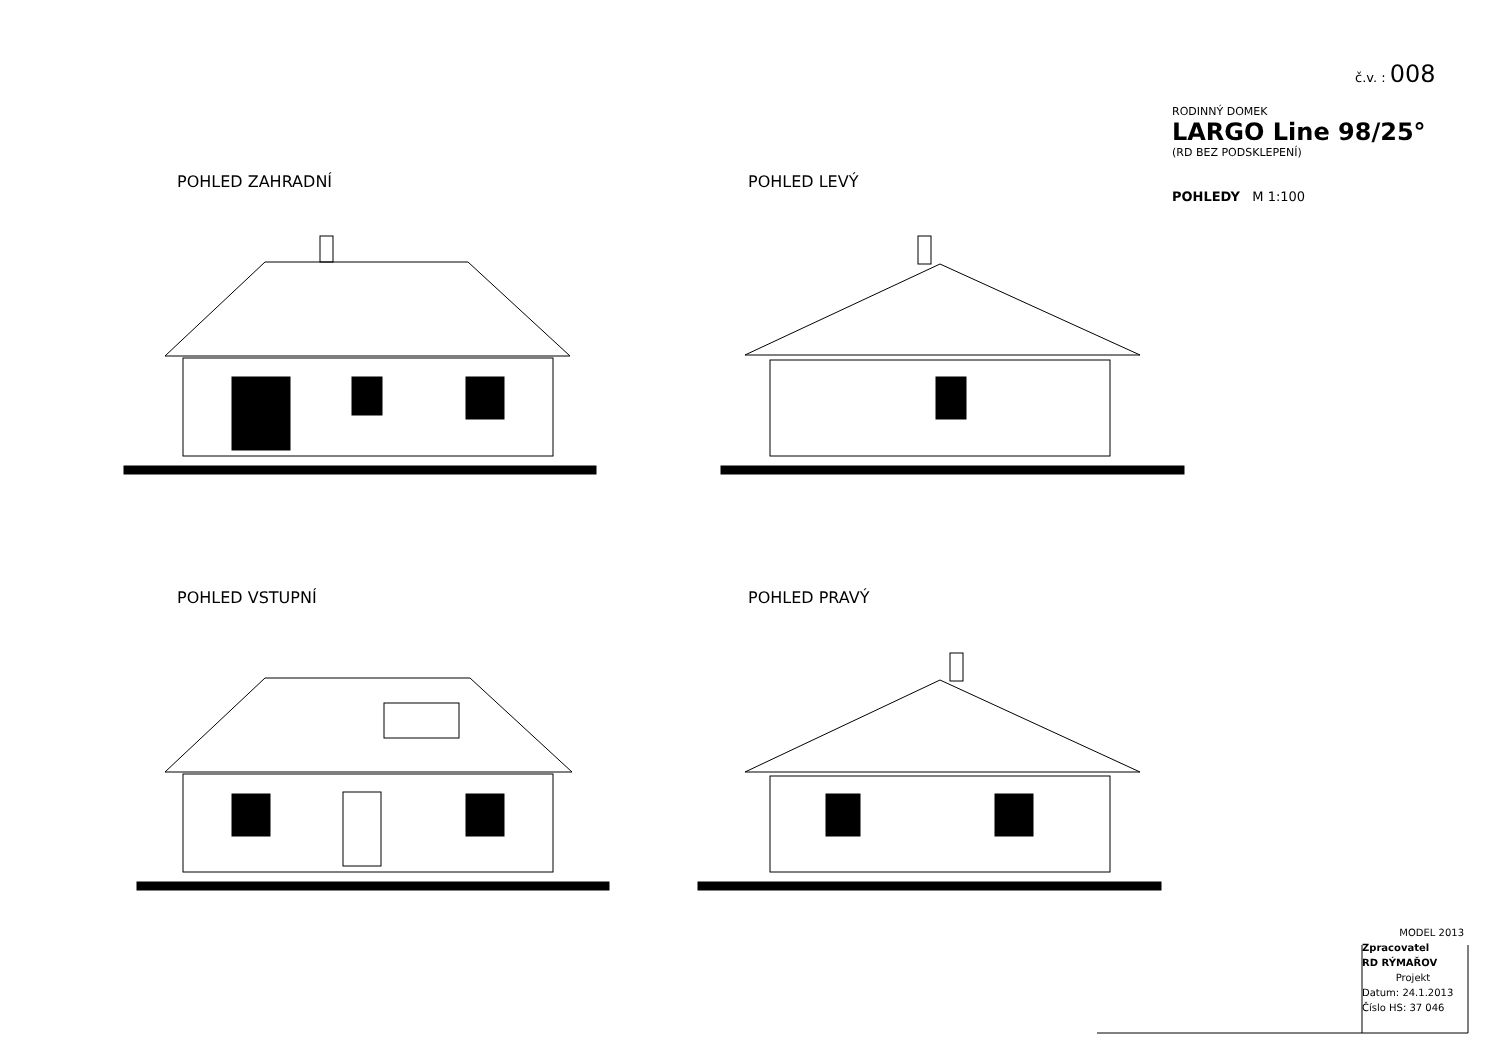č.v. : 008
RODINNÝ DOMEK
LARGO Line 98/25°
(RD BEZ PODSKLEPENÍ)
POHLEDY M 1:100
POHLED ZAHRADNÍ POHLED LEVÝ
POHLED VSTUPNÍ POHLED PRAVÝ
MODEL 2013
Zpracovatel
RD RÝMAŘOV
Projekt
Datum: 24.1.2013
Číslo HS: 37 046